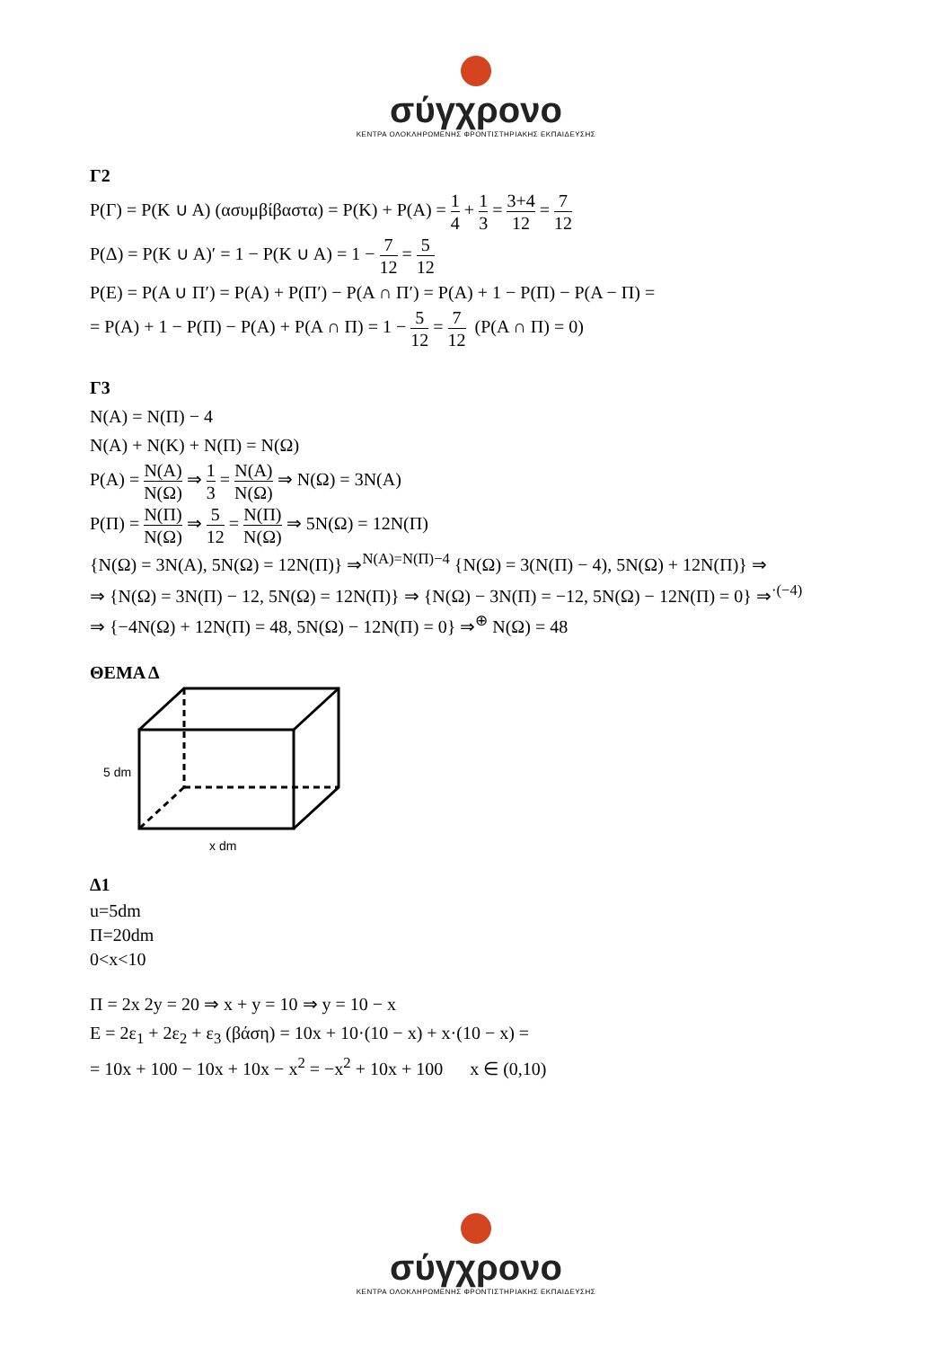σύγχρονο
ΚΕΝΤΡΑ ΟΛΟΚΛΗΡΩΜΕΝΗΣ ΦΡΟΝΤΙΣΤΗΡΙΑΚΗΣ ΕΚΠΑΙΔΕΥΣΗΣ
Γ2
P(Γ) = P(K ∪ A) (ασυμβίβαστα) = P(K) + P(A) = 1 4 + 1 3 = 3+4 12 = 7 12
P(Δ) = P(K ∪ A)′ = 1 − P(K ∪ A) = 1 − 7 12 = 5 12
P(E) = P(A ∪ Π′) = P(A) + P(Π′) − P(A ∩ Π′) = P(A) + 1 − P(Π) − P(A − Π) =
= P(A) + 1 − P(Π) − P(A) + P(A ∩ Π) = 1 − 5 12 = 7 12 (P(A ∩ Π) = 0)
Γ3
N(A) = N(Π) − 4
N(A) + N(K) + N(Π) = N(Ω)
P(A) = N(A) N(Ω) ⇒ 1 3 = N(A) N(Ω) ⇒ N(Ω) = 3N(A)
P(Π) = N(Π) N(Ω) ⇒ 5 12 = N(Π) N(Ω) ⇒ 5N(Ω) = 12N(Π)
{N(Ω) = 3N(A), 5N(Ω) = 12N(Π)} ⇒<sup>N(A)=N(Π)−4</sup> {N(Ω) = 3(N(Π) − 4), 5N(Ω) + 12N(Π)} ⇒
⇒ {N(Ω) = 3N(Π) − 12, 5N(Ω) = 12N(Π)} ⇒ {N(Ω) − 3N(Π) = −12, 5N(Ω) − 12N(Π) = 0} ⇒<sup>·(−4)</sup>
⇒ {−4N(Ω) + 12N(Π) = 48, 5N(Ω) − 12N(Π) = 0} ⇒<sup>⊕</sup> N(Ω) = 48
ΘΕΜΑ Δ
5 dm
x dm
Δ1
u=5dm
Π=20dm
0<x<10
Π = 2x 2y = 20 ⇒ x + y = 10 ⇒ y = 10 − x
E = 2ε<sub>1</sub> + 2ε<sub>2</sub> + ε<sub>3</sub> (βάση) = 10x + 10·(10 − x) + x·(10 − x) =
= 10x + 100 − 10x + 10x − x<sup>2</sup> = −x<sup>2</sup> + 10x + 100 x ∈ (0,10)
σύγχρονο
ΚΕΝΤΡΑ ΟΛΟΚΛΗΡΩΜΕΝΗΣ ΦΡΟΝΤΙΣΤΗΡΙΑΚΗΣ ΕΚΠΑΙΔΕΥΣΗΣ